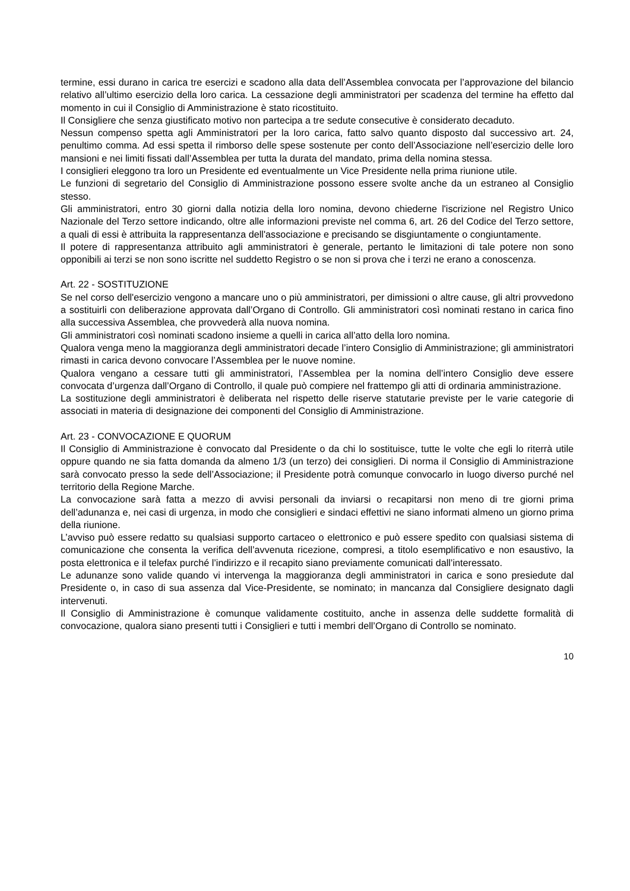termine, essi durano in carica tre esercizi e scadono alla data dell’Assemblea convocata per l’approvazione del bilancio relativo all’ultimo esercizio della loro carica. La cessazione degli amministratori per scadenza del termine ha effetto dal momento in cui il Consiglio di Amministrazione è stato ricostituito.
Il Consigliere che senza giustificato motivo non partecipa a tre sedute consecutive è considerato decaduto.
Nessun compenso spetta agli Amministratori per la loro carica, fatto salvo quanto disposto dal successivo art. 24, penultimo comma. Ad essi spetta il rimborso delle spese sostenute per conto dell’Associazione nell’esercizio delle loro mansioni e nei limiti fissati dall’Assemblea per tutta la durata del mandato, prima della nomina stessa.
I consiglieri eleggono tra loro un Presidente ed eventualmente un Vice Presidente nella prima riunione utile.
Le funzioni di segretario del Consiglio di Amministrazione possono essere svolte anche da un estraneo al Consiglio stesso.
Gli amministratori, entro 30 giorni dalla notizia della loro nomina, devono chiederne l'iscrizione nel Registro Unico Nazionale del Terzo settore indicando, oltre alle informazioni previste nel comma 6, art. 26 del Codice del Terzo settore, a quali di essi è attribuita la rappresentanza dell'associazione e precisando se disgiuntamente o congiuntamente.
Il potere di rappresentanza attribuito agli amministratori è generale, pertanto le limitazioni di tale potere non sono opponibili ai terzi se non sono iscritte nel suddetto Registro o se non si prova che i terzi ne erano a conoscenza.
Art. 22 - SOSTITUZIONE
Se nel corso dell'esercizio vengono a mancare uno o più amministratori, per dimissioni o altre cause, gli altri provvedono a sostituirli con deliberazione approvata dall’Organo di Controllo. Gli amministratori così nominati restano in carica fino alla successiva Assemblea, che provvederà alla nuova nomina.
Gli amministratori così nominati scadono insieme a quelli in carica all’atto della loro nomina.
Qualora venga meno la maggioranza degli amministratori decade l’intero Consiglio di Amministrazione; gli amministratori rimasti in carica devono convocare l’Assemblea per le nuove nomine.
Qualora vengano a cessare tutti gli amministratori, l’Assemblea per la nomina dell’intero Consiglio deve essere convocata d’urgenza dall’Organo di Controllo, il quale può compiere nel frattempo gli atti di ordinaria amministrazione.
La sostituzione degli amministratori è deliberata nel rispetto delle riserve statutarie previste per le varie categorie di associati in materia di designazione dei componenti del Consiglio di Amministrazione.
Art. 23 - CONVOCAZIONE E QUORUM
Il Consiglio di Amministrazione è convocato dal Presidente o da chi lo sostituisce, tutte le volte che egli lo riterrà utile oppure quando ne sia fatta domanda da almeno 1/3 (un terzo) dei consiglieri. Di norma il Consiglio di Amministrazione sarà convocato presso la sede dell’Associazione; il Presidente potrà comunque convocarlo in luogo diverso purché nel territorio della Regione Marche.
La convocazione sarà fatta a mezzo di avvisi personali da inviarsi o recapitarsi non meno di tre giorni prima dell’adunanza e, nei casi di urgenza, in modo che consiglieri e sindaci effettivi ne siano informati almeno un giorno prima della riunione.
L’avviso può essere redatto su qualsiasi supporto cartaceo o elettronico e può essere spedito con qualsiasi sistema di comunicazione che consenta la verifica dell’avvenuta ricezione, compresi, a titolo esemplificativo e non esaustivo, la posta elettronica e il telefax purché l’indirizzo e il recapito siano previamente comunicati dall’interessato.
Le adunanze sono valide quando vi intervenga la maggioranza degli amministratori in carica e sono presiedute dal Presidente o, in caso di sua assenza dal Vice-Presidente, se nominato; in mancanza dal Consigliere designato dagli intervenuti.
Il Consiglio di Amministrazione è comunque validamente costituito, anche in assenza delle suddette formalità di convocazione, qualora siano presenti tutti i Consiglieri e tutti i membri dell’Organo di Controllo se nominato.
10